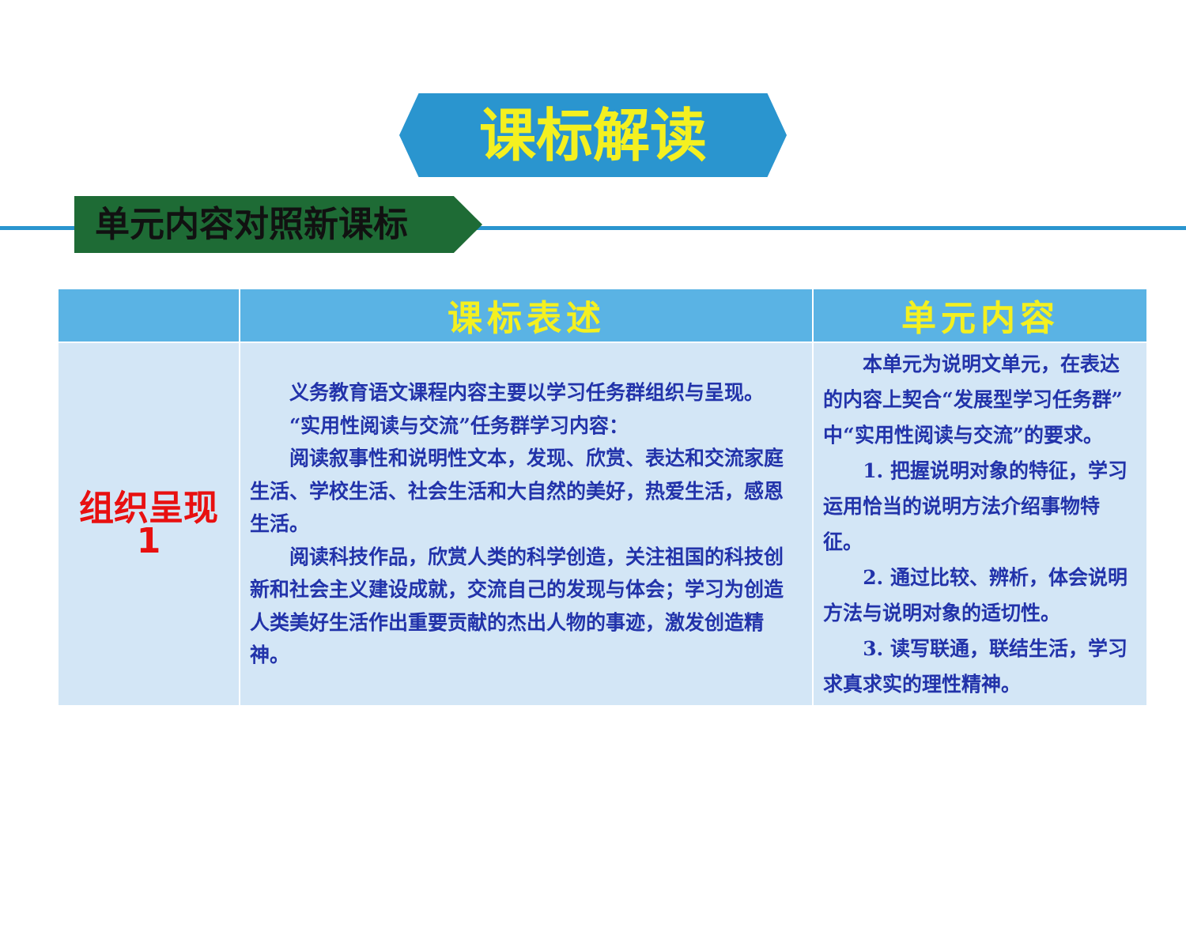课标解读
单元内容对照新课标
| | 课标表述 | 单元内容 |
| --- | --- | --- |
| 组织呈现1 | 义务教育语文课程内容主要以学习任务群组织与呈现。 “实用性阅读与交流”任务群学习内容： 阅读叙事性和说明性文本，发现、欣赏、表达和交流家庭生活、学校生活、社会生活和大自然的美好，热爱生活，感恩生活。 阅读科技作品，欣赏人类的科学创造，关注祖国的科技创新和社会主义建设成就，交流自己的发现与体会；学习为创造人类美好生活作出重要贡献的杰出人物的事迹，激发创造精神。 | 本单元为说明文单元，在表达的内容上契合“发展型学习任务群”中“实用性阅读与交流”的要求。 1. 把握说明对象的特征，学习运用恰当的说明方法介绍事物特征。 2. 通过比较、辨析，体会说明方法与说明对象的适切性。 3. 读写联通，联结生活，学习求真求实的理性精神。 |